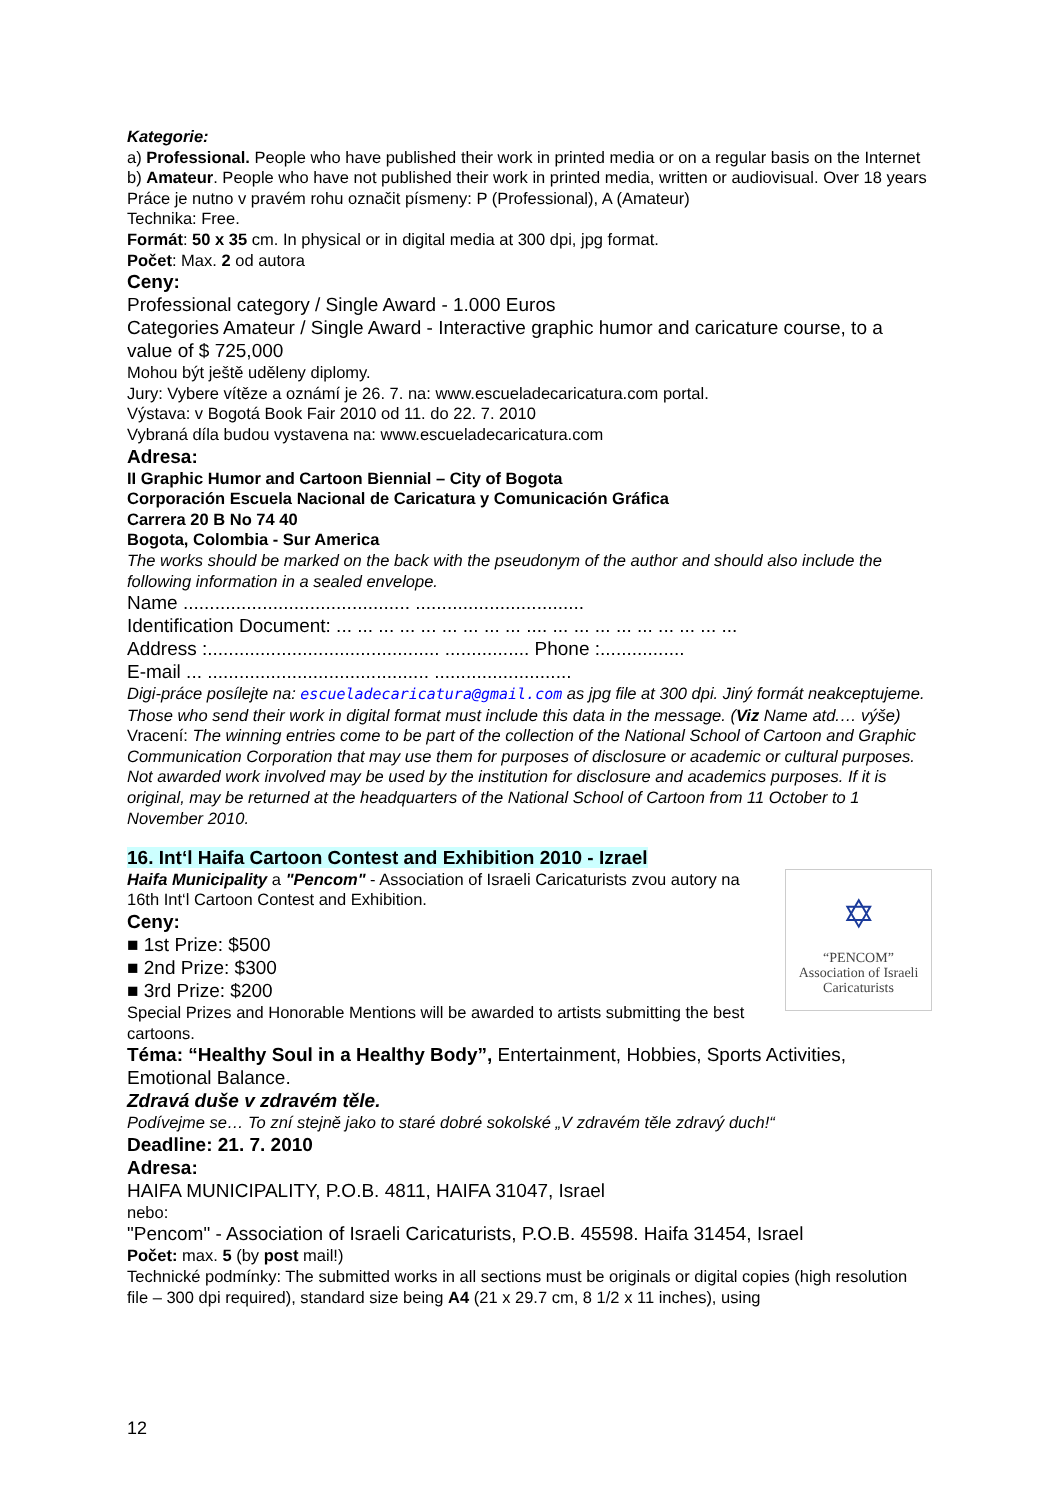Kategorie:
a) Professional. People who have published their work in printed media or on a regular basis on the Internet
b) Amateur. People who have not published their work in printed media, written or audiovisual. Over 18 years
Práce je nutno v pravém rohu označit písmeny: P (Professional), A (Amateur)
Technika: Free.
Formát: 50 x 35 cm. In physical or in digital media at 300 dpi, jpg format.
Počet: Max. 2 od autora
Ceny:
Professional category / Single Award - 1.000 Euros
Categories Amateur / Single Award - Interactive graphic humor and caricature course, to a value of $ 725,000
Mohou být ještě uděleny diplomy.
Jury: Vybere vítěze a oznámí je 26. 7. na: www.escueladecaricatura.com portal.
Výstava: v Bogotá Book Fair 2010 od 11. do 22. 7. 2010
Vybraná díla budou vystavena na: www.escueladecaricatura.com
Adresa:
II Graphic Humor and Cartoon Biennial – City of Bogota
Corporación Escuela Nacional de Caricatura y Comunicación Gráfica
Carrera 20 B No 74 40
Bogota, Colombia - Sur America
The works should be marked on the back with the pseudonym of the author and should also include the following information in a sealed envelope.
Name ........................................... ................................
Identification Document: ... ... ... ... ... ... ... ... ... .... ... ... ... ... ... ... ... ... ...
Address :............................................ ................ Phone :................
E-mail ... .......................................... ..........................
Digi-práce posílejte na: escueladecaricatura@gmail.com as jpg file at 300 dpi. Jiný formát neakceptujeme. Those who send their work in digital format must include this data in the message. (Viz Name atd.… výše)
Vracení: The winning entries come to be part of the collection of the National School of Cartoon and Graphic Communication Corporation that may use them for purposes of disclosure or academic or cultural purposes. Not awarded work involved may be used by the institution for disclosure and academics purposes. If it is original, may be returned at the headquarters of the National School of Cartoon from 11 October to 1 November 2010.
16. Int‘l Haifa Cartoon Contest and Exhibition 2010 - Izrael
✡
“PENCOM”
Association of Israeli
Caricaturists
Haifa Municipality a "Pencom" - Association of Israeli Caricaturists zvou autory na 16th Int‘l Cartoon Contest and Exhibition.
Ceny:
■ 1st Prize: $500
■ 2nd Prize: $300
■ 3rd Prize: $200
Special Prizes and Honorable Mentions will be awarded to artists submitting the best cartoons.
Téma: “Healthy Soul in a Healthy Body”, Entertainment, Hobbies, Sports Activities, Emotional Balance.
Zdravá duše v zdravém těle.
Podívejme se… To zní stejně jako to staré dobré sokolské „V zdravém těle zdravý duch!“
Deadline: 21. 7. 2010
Adresa:
HAIFA MUNICIPALITY, P.O.B. 4811, HAIFA 31047, Israel
nebo:
"Pencom" - Association of Israeli Caricaturists, P.O.B. 45598. Haifa 31454, Israel
Počet: max. 5 (by post mail!)
Technické podmínky: The submitted works in all sections must be originals or digital copies (high resolution file – 300 dpi required), standard size being A4 (21 x 29.7 cm, 8 1/2 x 11 inches), using
12